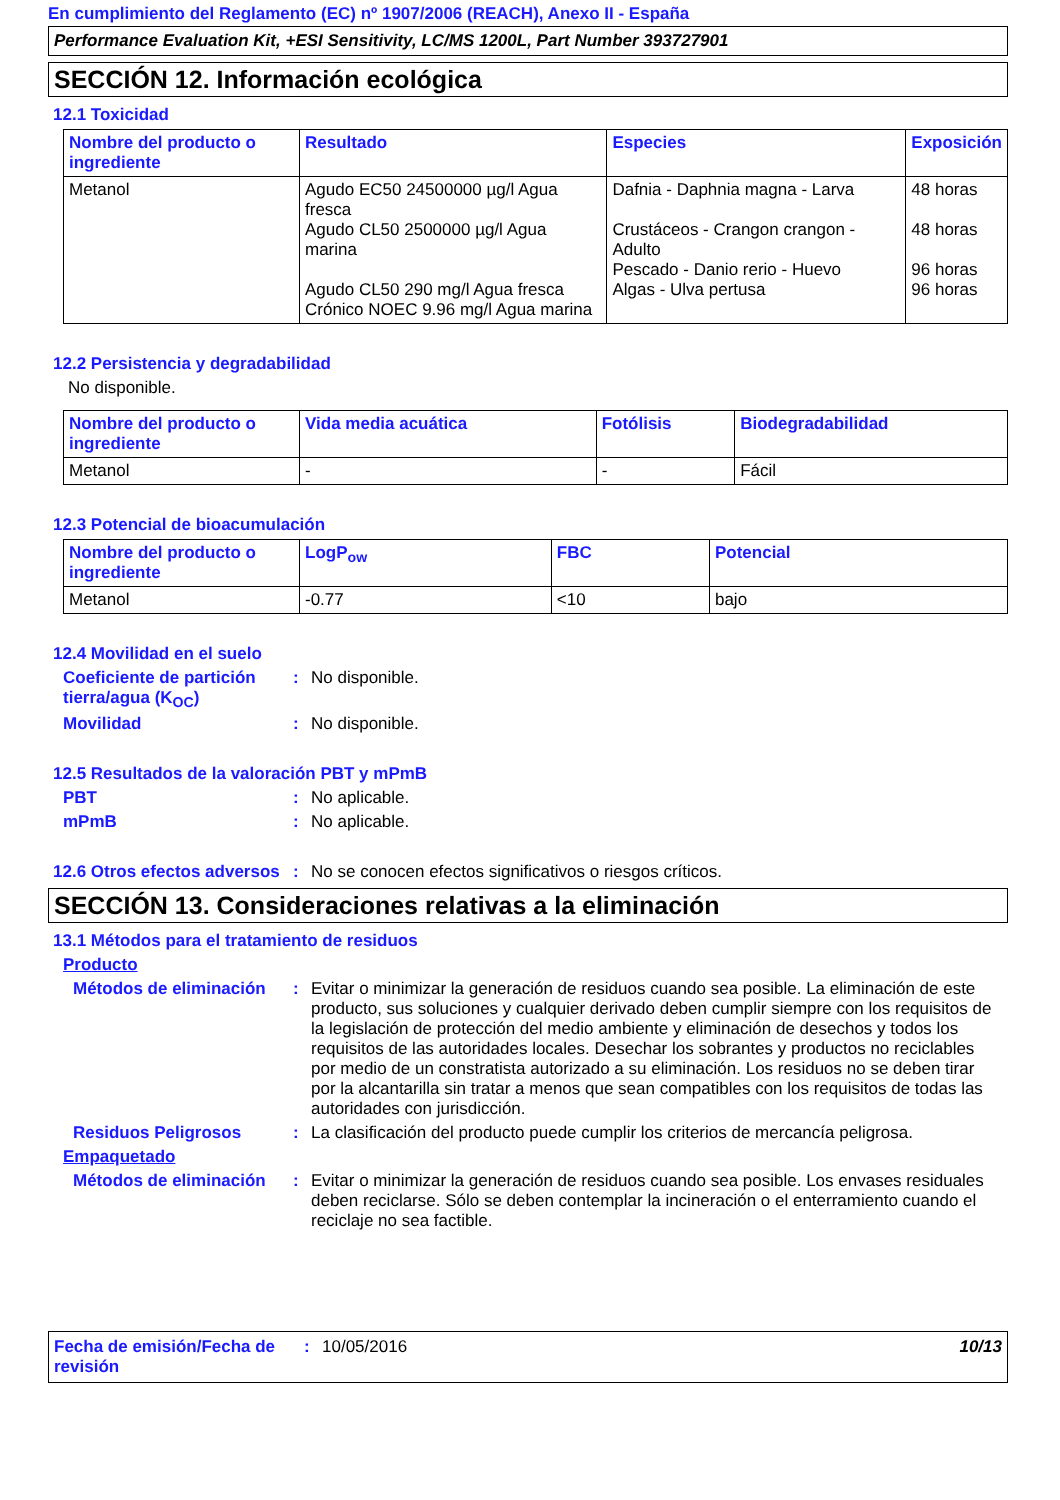En cumplimiento del Reglamento (EC) nº 1907/2006 (REACH), Anexo II - España
Performance Evaluation Kit, +ESI Sensitivity, LC/MS 1200L, Part Number 393727901
SECCIÓN 12. Información ecológica
12.1 Toxicidad
| Nombre del producto o ingrediente | Resultado | Especies | Exposición |
| --- | --- | --- | --- |
| Metanol | Agudo EC50 24500000 µg/l Agua fresca Agudo CL50 2500000 µg/l Agua marina Agudo CL50 290 mg/l Agua fresca Crónico NOEC 9.96 mg/l Agua marina | Dafnia - Daphnia magna - Larva Crustáceos - Crangon crangon - Adulto Pescado - Danio rerio - Huevo Algas - Ulva pertusa | 48 horas 48 horas 96 horas 96 horas |
12.2 Persistencia y degradabilidad
No disponible.
| Nombre del producto o ingrediente | Vida media acuática | Fotólisis | Biodegradabilidad |
| --- | --- | --- | --- |
| Metanol | - | - | Fácil |
12.3 Potencial de bioacumulación
| Nombre del producto o ingrediente | LogP<sub>ow</sub> | FBC | Potencial |
| --- | --- | --- | --- |
| Metanol | -0.77 | <10 | bajo |
12.4 Movilidad en el suelo
Coeficiente de partición tierra/agua (K<sub>OC</sub>)
: No disponible.
Movilidad : No disponible.
12.5 Resultados de la valoración PBT y mPmB
PBT : No aplicable.
mPmB : No aplicable.
12.6 Otros efectos adversos
: No se conocen efectos significativos o riesgos críticos.
SECCIÓN 13. Consideraciones relativas a la eliminación
13.1 Métodos para el tratamiento de residuos
Producto
Métodos de eliminación
: Evitar o minimizar la generación de residuos cuando sea posible. La eliminación de este producto, sus soluciones y cualquier derivado deben cumplir siempre con los requisitos de la legislación de protección del medio ambiente y eliminación de desechos y todos los requisitos de las autoridades locales. Desechar los sobrantes y productos no reciclables por medio de un constratista autorizado a su eliminación. Los residuos no se deben tirar por la alcantarilla sin tratar a menos que sean compatibles con los requisitos de todas las autoridades con jurisdicción.
Residuos Peligrosos : La clasificación del producto puede cumplir los criterios de mercancía peligrosa.
Empaquetado
Métodos de eliminación
: Evitar o minimizar la generación de residuos cuando sea posible. Los envases residuales deben reciclarse. Sólo se deben contemplar la incineración o el enterramiento cuando el reciclaje no sea factible.
Fecha de emisión/Fecha de revisión
: 10/05/2016 10/13